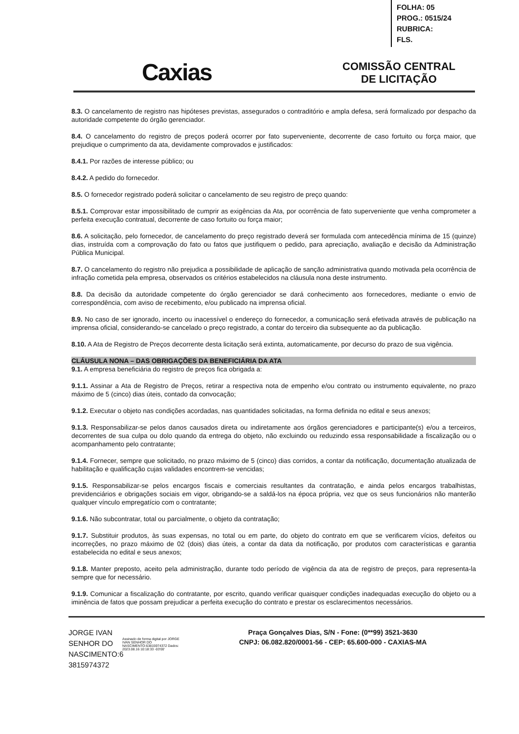FOLHA: 05
PROG.: 0515/24
RUBRICA:
FLS.
Caxias
COMISSÃO CENTRAL
DE LICITAÇÃO
8.3. O cancelamento de registro nas hipóteses previstas, assegurados o contraditório e ampla defesa, será formalizado por despacho da autoridade competente do órgão gerenciador.
8.4. O cancelamento do registro de preços poderá ocorrer por fato superveniente, decorrente de caso fortuito ou força maior, que prejudique o cumprimento da ata, devidamente comprovados e justificados:
8.4.1. Por razões de interesse público; ou
8.4.2. A pedido do fornecedor.
8.5. O fornecedor registrado poderá solicitar o cancelamento de seu registro de preço quando:
8.5.1. Comprovar estar impossibilitado de cumprir as exigências da Ata, por ocorrência de fato superveniente que venha comprometer a perfeita execução contratual, decorrente de caso fortuito ou força maior;
8.6. A solicitação, pelo fornecedor, de cancelamento do preço registrado deverá ser formulada com antecedência mínima de 15 (quinze) dias, instruída com a comprovação do fato ou fatos que justifiquem o pedido, para apreciação, avaliação e decisão da Administração Pública Municipal.
8.7. O cancelamento do registro não prejudica a possibilidade de aplicação de sanção administrativa quando motivada pela ocorrência de infração cometida pela empresa, observados os critérios estabelecidos na cláusula nona deste instrumento.
8.8. Da decisão da autoridade competente do órgão gerenciador se dará conhecimento aos fornecedores, mediante o envio de correspondência, com aviso de recebimento, e/ou publicado na imprensa oficial.
8.9. No caso de ser ignorado, incerto ou inacessível o endereço do fornecedor, a comunicação será efetivada através de publicação na imprensa oficial, considerando-se cancelado o preço registrado, a contar do terceiro dia subsequente ao da publicação.
8.10. A Ata de Registro de Preços decorrente desta licitação será extinta, automaticamente, por decurso do prazo de sua vigência.
CLÁUSULA NONA – DAS OBRIGAÇÕES DA BENEFICIÁRIA DA ATA
9.1. A empresa beneficiária do registro de preços fica obrigada a:
9.1.1. Assinar a Ata de Registro de Preços, retirar a respectiva nota de empenho e/ou contrato ou instrumento equivalente, no prazo máximo de 5 (cinco) dias úteis, contado da convocação;
9.1.2. Executar o objeto nas condições acordadas, nas quantidades solicitadas, na forma definida no edital e seus anexos;
9.1.3. Responsabilizar-se pelos danos causados direta ou indiretamente aos órgãos gerenciadores e participante(s) e/ou a terceiros, decorrentes de sua culpa ou dolo quando da entrega do objeto, não excluindo ou reduzindo essa responsabilidade a fiscalização ou o acompanhamento pelo contratante;
9.1.4. Fornecer, sempre que solicitado, no prazo máximo de 5 (cinco) dias corridos, a contar da notificação, documentação atualizada de habilitação e qualificação cujas validades encontrem-se vencidas;
9.1.5. Responsabilizar-se pelos encargos fiscais e comerciais resultantes da contratação, e ainda pelos encargos trabalhistas, previdenciários e obrigações sociais em vigor, obrigando-se a saldá-los na época própria, vez que os seus funcionários não manterão qualquer vínculo empregatício com o contratante;
9.1.6. Não subcontratar, total ou parcialmente, o objeto da contratação;
9.1.7. Substituir produtos, às suas expensas, no total ou em parte, do objeto do contrato em que se verificarem vícios, defeitos ou incorreções, no prazo máximo de 02 (dois) dias úteis, a contar da data da notificação, por produtos com características e garantia estabelecida no edital e seus anexos;
9.1.8. Manter preposto, aceito pela administração, durante todo período de vigência da ata de registro de preços, para representa-la sempre que for necessário.
9.1.9. Comunicar a fiscalização do contratante, por escrito, quando verificar quaisquer condições inadequadas execução do objeto ou a iminência de fatos que possam prejudicar a perfeita execução do contrato e prestar os esclarecimentos necessários.
JORGE IVAN SENHOR DO NASCIMENTO:6 3815974372
Assinado de forma digital por JORGE IVAN SENHOR DO NASCIMENTO:63815974372 Dados: 2023.08.16 10:18:33 -03'00'
Praça Gonçalves Dias, S/N - Fone: (0**99) 3521-3630
CNPJ: 06.082.820/0001-56 - CEP: 65.600-000 - CAXIAS-MA